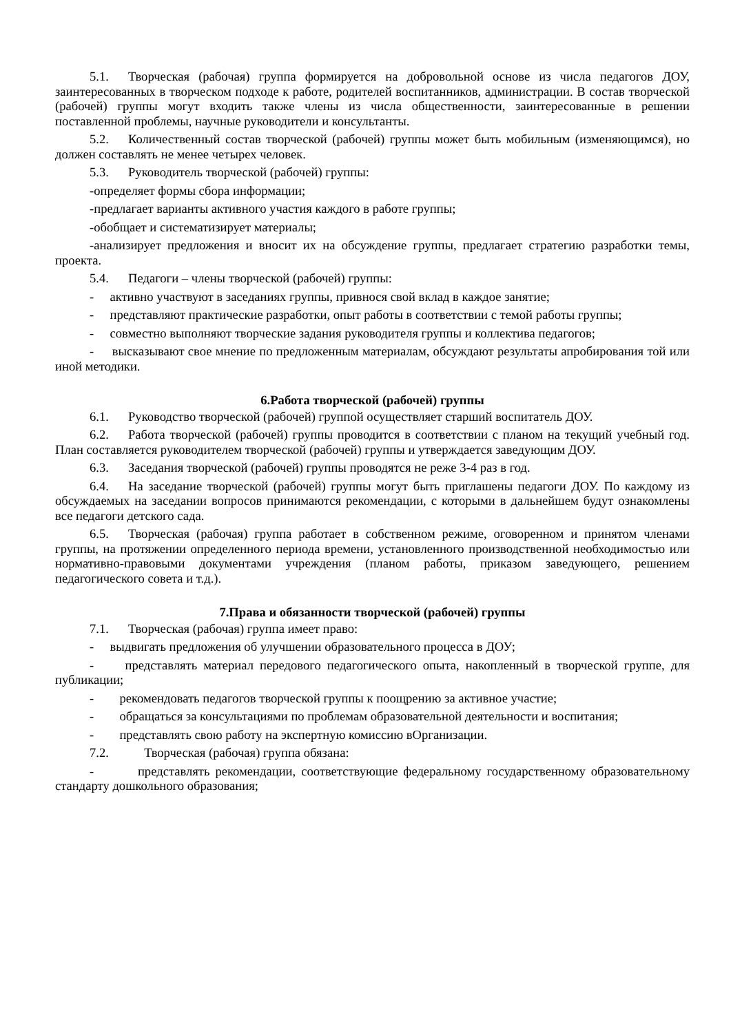5.1. Творческая (рабочая) группа формируется на добровольной основе из числа педагогов ДОУ, заинтересованных в творческом подходе к работе, родителей воспитанников, администрации. В состав творческой (рабочей) группы могут входить также члены из числа общественности, заинтересованные в решении поставленной проблемы, научные руководители и консультанты.
5.2. Количественный состав творческой (рабочей) группы может быть мобильным (изменяющимся), но должен составлять не менее четырех человек.
5.3. Руководитель творческой (рабочей) группы:
-определяет формы сбора информации;
-предлагает варианты активного участия каждого в работе группы;
-обобщает и систематизирует материалы;
-анализирует предложения и вносит их на обсуждение группы, предлагает стратегию разработки темы, проекта.
5.4. Педагоги – члены творческой (рабочей) группы:
- активно участвуют в заседаниях группы, привнося свой вклад в каждое занятие;
- представляют практические разработки, опыт работы в соответствии с темой работы группы;
- совместно выполняют творческие задания руководителя группы и коллектива педагогов;
- высказывают свое мнение по предложенным материалам, обсуждают результаты апробирования той или иной методики.
6.Работа творческой (рабочей) группы
6.1. Руководство творческой (рабочей) группой осуществляет старший воспитатель ДОУ.
6.2. Работа творческой (рабочей) группы проводится в соответствии с планом на текущий учебный год. План составляется руководителем творческой (рабочей) группы и утверждается заведующим ДОУ.
6.3. Заседания творческой (рабочей) группы проводятся не реже 3-4 раз в год.
6.4. На заседание творческой (рабочей) группы могут быть приглашены педагоги ДОУ. По каждому из обсуждаемых на заседании вопросов принимаются рекомендации, с которыми в дальнейшем будут ознакомлены все педагоги детского сада.
6.5. Творческая (рабочая) группа работает в собственном режиме, оговоренном и принятом членами группы, на протяжении определенного периода времени, установленного производственной необходимостью или нормативно-правовыми документами учреждения (планом работы, приказом заведующего, решением педагогического совета и т.д.).
7.Права и обязанности творческой (рабочей) группы
7.1. Творческая (рабочая) группа имеет право:
- выдвигать предложения об улучшении образовательного процесса в ДОУ;
- представлять материал передового педагогического опыта, накопленный в творческой группе, для публикации;
- рекомендовать педагогов творческой группы к поощрению за активное участие;
- обращаться за консультациями по проблемам образовательной деятельности и воспитания;
- представлять свою работу на экспертную комиссию вОрганизации.
7.2. Творческая (рабочая) группа обязана:
- представлять рекомендации, соответствующие федеральному государственному образовательному стандарту дошкольного образования;